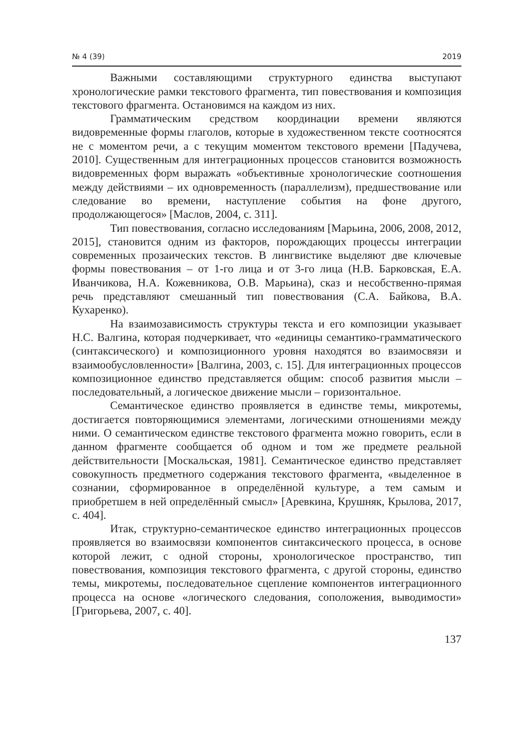№ 4 (39) 2019
Важными составляющими структурного единства выступают хронологические рамки текстового фрагмента, тип повествования и композиция текстового фрагмента. Остановимся на каждом из них.
Грамматическим средством координации времени являются видовременные формы глаголов, которые в художественном тексте соотносятся не с моментом речи, а с текущим моментом текстового времени [Падучева, 2010]. Существенным для интеграционных процессов становится возможность видовременных форм выражать «объективные хронологические соотношения между действиями – их одновременность (параллелизм), предшествование или следование во времени, наступление события на фоне другого, продолжающегося» [Маслов, 2004, с. 311].
Тип повествования, согласно исследованиям [Марьина, 2006, 2008, 2012, 2015], становится одним из факторов, порождающих процессы интеграции современных прозаических текстов. В лингвистике выделяют две ключевые формы повествования – от 1-го лица и от 3-го лица (Н.В. Барковская, Е.А. Иванчикова, Н.А. Кожевникова, О.В. Марьина), сказ и несобственно-прямая речь представляют смешанный тип повествования (С.А. Байкова, В.А. Кухаренко).
На взаимозависимость структуры текста и его композиции указывает Н.С. Валгина, которая подчеркивает, что «единицы семантико-грамматического (синтаксического) и композиционного уровня находятся во взаимосвязи и взаимообусловленности» [Валгина, 2003, с. 15]. Для интеграционных процессов композиционное единство представляется общим: способ развития мысли – последовательный, а логическое движение мысли – горизонтальное.
Семантическое единство проявляется в единстве темы, микротемы, достигается повторяющимися элементами, логическими отношениями между ними. О семантическом единстве текстового фрагмента можно говорить, если в данном фрагменте сообщается об одном и том же предмете реальной действительности [Москальская, 1981]. Семантическое единство представляет совокупность предметного содержания текстового фрагмента, «выделенное в сознании, сформированное в определённой культуре, а тем самым и приобретшем в ней определённый смысл» [Аревкина, Крушняк, Крылова, 2017, с. 404].
Итак, структурно-семантическое единство интеграционных процессов проявляется во взаимосвязи компонентов синтаксического процесса, в основе которой лежит, с одной стороны, хронологическое пространство, тип повествования, композиция текстового фрагмента, с другой стороны, единство темы, микротемы, последовательное сцепление компонентов интеграционного процесса на основе «логического следования, соположения, выводимости» [Григорьева, 2007, с. 40].
137